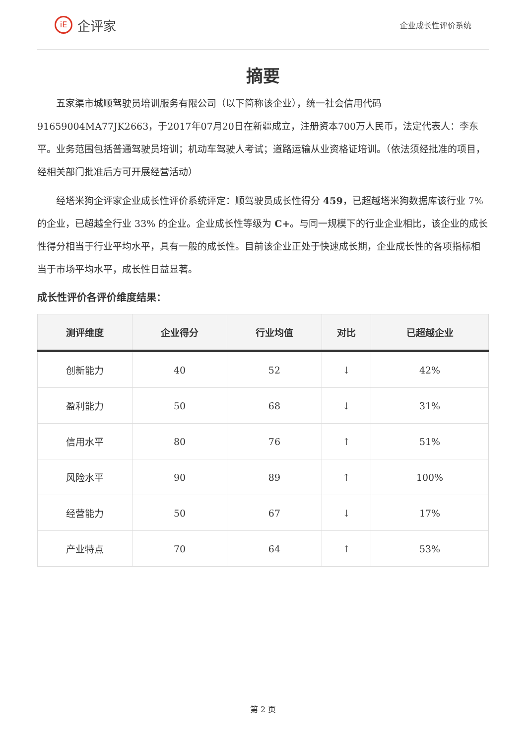iE 企评家
企业成长性评价系统
摘要
五家渠市城顺驾驶员培训服务有限公司（以下简称该企业），统一社会信用代码91659004MA77JK2663，于2017年07月20日在新疆成立，注册资本700万人民币，法定代表人：李东平。业务范围包括普通驾驶员培训；机动车驾驶人考试；道路运输从业资格证培训。（依法须经批准的项目，经相关部门批准后方可开展经营活动）
经塔米狗企评家企业成长性评价系统评定：顺驾驶员成长性得分 459，已超越塔米狗数据库该行业 7% 的企业，已超越全行业 33% 的企业。企业成长性等级为 C+。与同一规模下的行业企业相比，该企业的成长性得分相当于行业平均水平，具有一般的成长性。目前该企业正处于快速成长期，企业成长性的各项指标相当于市场平均水平，成长性日益显著。
成长性评价各评价维度结果：
| 测评维度 | 企业得分 | 行业均值 | 对比 | 已超越企业 |
| --- | --- | --- | --- | --- |
| 创新能力 | 40 | 52 | ↓ | 42% |
| 盈利能力 | 50 | 68 | ↓ | 31% |
| 信用水平 | 80 | 76 | ↑ | 51% |
| 风险水平 | 90 | 89 | ↑ | 100% |
| 经营能力 | 50 | 67 | ↓ | 17% |
| 产业特点 | 70 | 64 | ↑ | 53% |
第 2 页